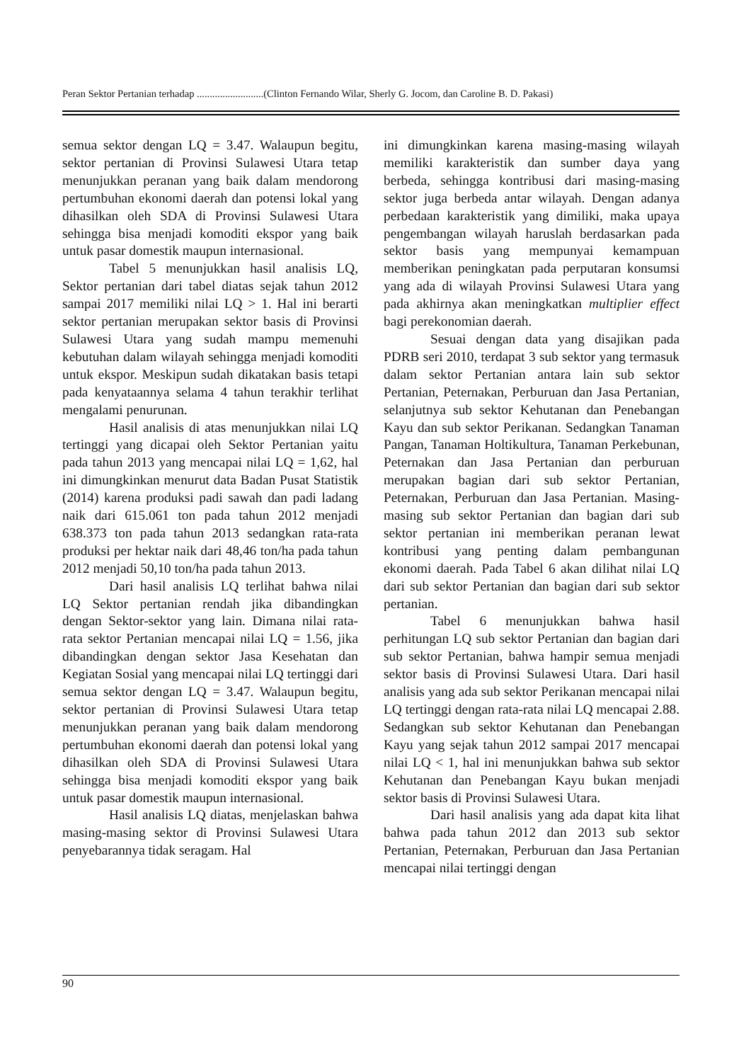Peran Sektor Pertanian terhadap ..........................(Clinton Fernando Wilar, Sherly G. Jocom, dan Caroline B. D. Pakasi)
semua sektor dengan LQ = 3.47. Walaupun begitu, sektor pertanian di Provinsi Sulawesi Utara tetap menunjukkan peranan yang baik dalam mendorong pertumbuhan ekonomi daerah dan potensi lokal yang dihasilkan oleh SDA di Provinsi Sulawesi Utara sehingga bisa menjadi komoditi ekspor yang baik untuk pasar domestik maupun internasional.
Tabel 5 menunjukkan hasil analisis LQ, Sektor pertanian dari tabel diatas sejak tahun 2012 sampai 2017 memiliki nilai LQ > 1. Hal ini berarti sektor pertanian merupakan sektor basis di Provinsi Sulawesi Utara yang sudah mampu memenuhi kebutuhan dalam wilayah sehingga menjadi komoditi untuk ekspor. Meskipun sudah dikatakan basis tetapi pada kenyataannya selama 4 tahun terakhir terlihat mengalami penurunan.
Hasil analisis di atas menunjukkan nilai LQ tertinggi yang dicapai oleh Sektor Pertanian yaitu pada tahun 2013 yang mencapai nilai LQ = 1,62, hal ini dimungkinkan menurut data Badan Pusat Statistik (2014) karena produksi padi sawah dan padi ladang naik dari 615.061 ton pada tahun 2012 menjadi 638.373 ton pada tahun 2013 sedangkan rata-rata produksi per hektar naik dari 48,46 ton/ha pada tahun 2012 menjadi 50,10 ton/ha pada tahun 2013.
Dari hasil analisis LQ terlihat bahwa nilai LQ Sektor pertanian rendah jika dibandingkan dengan Sektor-sektor yang lain. Dimana nilai rata-rata sektor Pertanian mencapai nilai LQ = 1.56, jika dibandingkan dengan sektor Jasa Kesehatan dan Kegiatan Sosial yang mencapai nilai LQ tertinggi dari semua sektor dengan LQ = 3.47. Walaupun begitu, sektor pertanian di Provinsi Sulawesi Utara tetap menunjukkan peranan yang baik dalam mendorong pertumbuhan ekonomi daerah dan potensi lokal yang dihasilkan oleh SDA di Provinsi Sulawesi Utara sehingga bisa menjadi komoditi ekspor yang baik untuk pasar domestik maupun internasional.
Hasil analisis LQ diatas, menjelaskan bahwa masing-masing sektor di Provinsi Sulawesi Utara penyebarannya tidak seragam. Hal
ini dimungkinkan karena masing-masing wilayah memiliki karakteristik dan sumber daya yang berbeda, sehingga kontribusi dari masing-masing sektor juga berbeda antar wilayah. Dengan adanya perbedaan karakteristik yang dimiliki, maka upaya pengembangan wilayah haruslah berdasarkan pada sektor basis yang mempunyai kemampuan memberikan peningkatan pada perputaran konsumsi yang ada di wilayah Provinsi Sulawesi Utara yang pada akhirnya akan meningkatkan multiplier effect bagi perekonomian daerah.
Sesuai dengan data yang disajikan pada PDRB seri 2010, terdapat 3 sub sektor yang termasuk dalam sektor Pertanian antara lain sub sektor Pertanian, Peternakan, Perburuan dan Jasa Pertanian, selanjutnya sub sektor Kehutanan dan Penebangan Kayu dan sub sektor Perikanan. Sedangkan Tanaman Pangan, Tanaman Holtikultura, Tanaman Perkebunan, Peternakan dan Jasa Pertanian dan perburuan merupakan bagian dari sub sektor Pertanian, Peternakan, Perburuan dan Jasa Pertanian. Masing-masing sub sektor Pertanian dan bagian dari sub sektor pertanian ini memberikan peranan lewat kontribusi yang penting dalam pembangunan ekonomi daerah. Pada Tabel 6 akan dilihat nilai LQ dari sub sektor Pertanian dan bagian dari sub sektor pertanian.
Tabel 6 menunjukkan bahwa hasil perhitungan LQ sub sektor Pertanian dan bagian dari sub sektor Pertanian, bahwa hampir semua menjadi sektor basis di Provinsi Sulawesi Utara. Dari hasil analisis yang ada sub sektor Perikanan mencapai nilai LQ tertinggi dengan rata-rata nilai LQ mencapai 2.88. Sedangkan sub sektor Kehutanan dan Penebangan Kayu yang sejak tahun 2012 sampai 2017 mencapai nilai LQ < 1, hal ini menunjukkan bahwa sub sektor Kehutanan dan Penebangan Kayu bukan menjadi sektor basis di Provinsi Sulawesi Utara.
Dari hasil analisis yang ada dapat kita lihat bahwa pada tahun 2012 dan 2013 sub sektor Pertanian, Peternakan, Perburuan dan Jasa Pertanian mencapai nilai tertinggi dengan
90